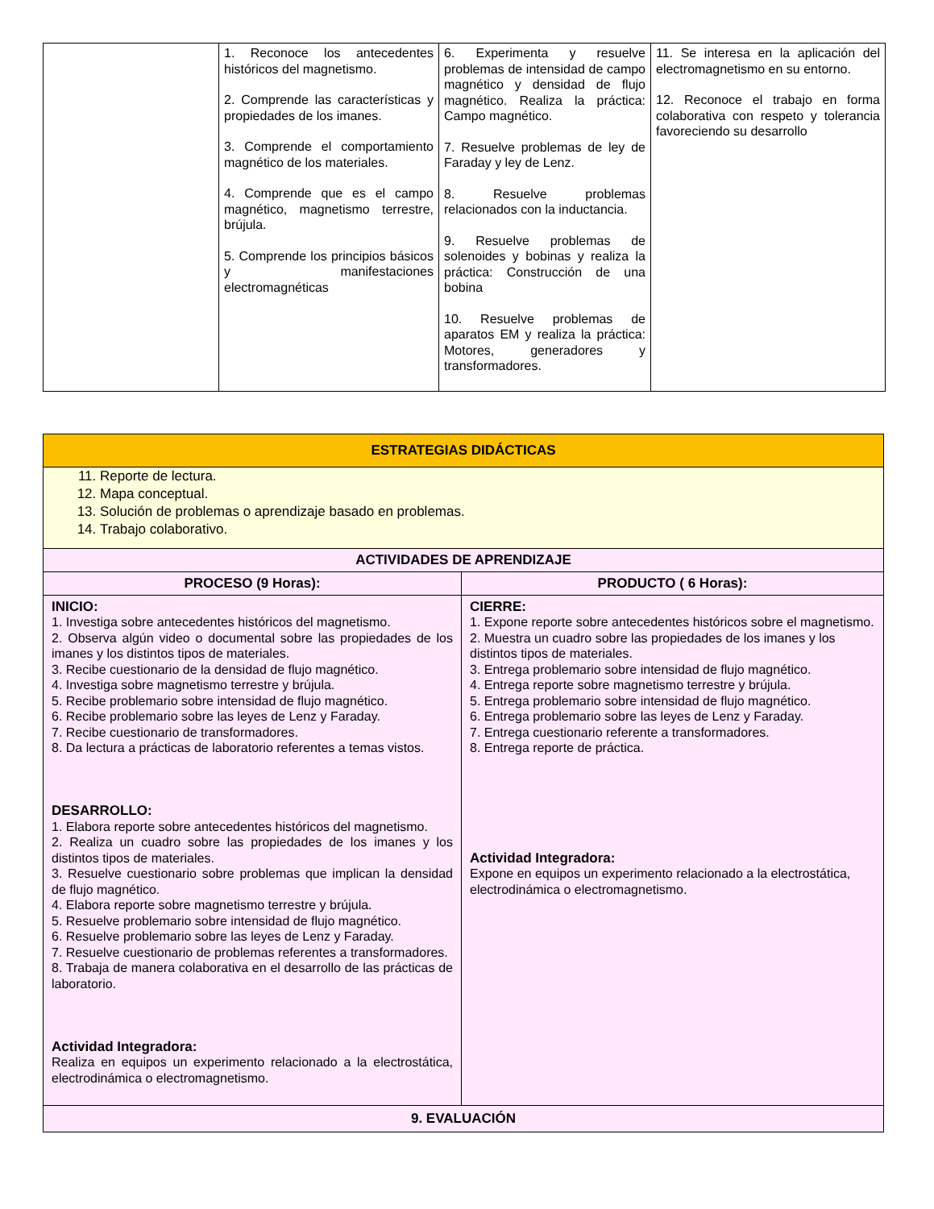| | 1. Reconoce los antecedentes históricos del magnetismo. 2. Comprende las características y propiedades de los imanes. 3. Comprende el comportamiento magnético de los materiales. 4. Comprende que es el campo magnético, magnetismo terrestre, brújula. 5. Comprende los principios básicos y manifestaciones electromagnéticas | 6. Experimenta y resuelve problemas de intensidad de campo magnético y densidad de flujo magnético. Realiza la práctica: Campo magnético. 7. Resuelve problemas de ley de Faraday y ley de Lenz. 8. Resuelve problemas relacionados con la inductancia. 9. Resuelve problemas de solenoides y bobinas y realiza la práctica: Construcción de una bobina 10. Resuelve problemas de aparatos EM y realiza la práctica: Motores, generadores y transformadores. | 11. Se interesa en la aplicación del electromagnetismo en su entorno. 12. Reconoce el trabajo en forma colaborativa con respeto y tolerancia favoreciendo su desarrollo |
| ESTRATEGIAS DIDÁCTICAS | |
| --- | --- |
| 11. Reporte de lectura. 12. Mapa conceptual. 13. Solución de problemas o aprendizaje basado en problemas. 14. Trabajo colaborativo. | |
| ACTIVIDADES DE APRENDIZAJE | |
| PROCESO (9 Horas): | PRODUCTO ( 6 Horas): |
| INICIO: 1. Investiga sobre antecedentes históricos del magnetismo. 2. Observa algún video o documental sobre las propiedades de los imanes y los distintos tipos de materiales. 3. Recibe cuestionario de la densidad de flujo magnético. 4. Investiga sobre magnetismo terrestre y brújula. 5. Recibe problemario sobre intensidad de flujo magnético. 6. Recibe problemario sobre las leyes de Lenz y Faraday. 7. Recibe cuestionario de transformadores. 8. Da lectura a prácticas de laboratorio referentes a temas vistos. DESARROLLO: 1. Elabora reporte sobre antecedentes históricos del magnetismo. 2. Realiza un cuadro sobre las propiedades de los imanes y los distintos tipos de materiales. 3. Resuelve cuestionario sobre problemas que implican la densidad de flujo magnético. 4. Elabora reporte sobre magnetismo terrestre y brújula. 5. Resuelve problemario sobre intensidad de flujo magnético. 6. Resuelve problemario sobre las leyes de Lenz y Faraday. 7. Resuelve cuestionario de problemas referentes a transformadores. 8. Trabaja de manera colaborativa en el desarrollo de las prácticas de laboratorio. Actividad Integradora: Realiza en equipos un experimento relacionado a la electrostática, electrodinámica o electromagnetismo. | CIERRE: 1. Expone reporte sobre antecedentes históricos sobre el magnetismo. 2. Muestra un cuadro sobre las propiedades de los imanes y los distintos tipos de materiales. 3. Entrega problemario sobre intensidad de flujo magnético. 4. Entrega reporte sobre magnetismo terrestre y brújula. 5. Entrega problemario sobre intensidad de flujo magnético. 6. Entrega problemario sobre las leyes de Lenz y Faraday. 7. Entrega cuestionario referente a transformadores. 8. Entrega reporte de práctica. Actividad Integradora: Expone en equipos un experimento relacionado a la electrostática, electrodinámica o electromagnetismo. |
| 9. EVALUACIÓN | |